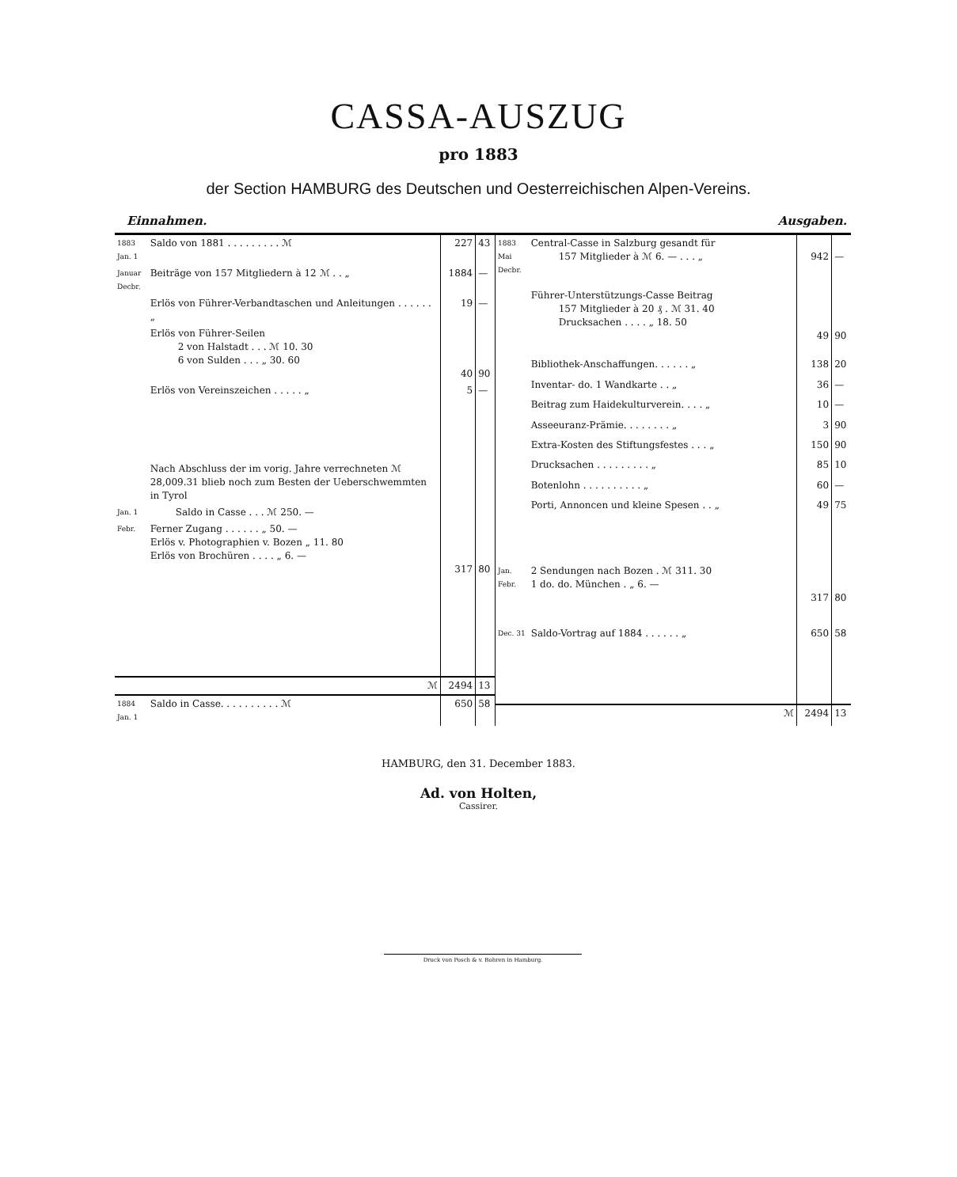CASSA-AUSZUG
pro 1883
der Section HAMBURG des Deutschen und Oesterreichischen Alpen-Vereins.
Einnahmen. Ausgaben.
| 1883 Jan. 1 | Saldo von 1881 . . . . . . . . . ℳ | 227 | 43 |
| Januar Decbr. | Beiträge von 157 Mitgliedern à 12 ℳ . . „ | 1884 | — |
| | Erlös von Führer-Verbandtaschen und Anleitungen . . . . . . „ | 19 | — |
| | Erlös von Führer-Seilen 2 von Halstadt . . . ℳ 10. 30 6 von Sulden . . . „ 30. 60 | 40 | 90 |
| | Erlös von Vereinszeichen . . . . . „ | 5 | — |
| | Nach Abschluss der im vorig. Jahre verrechneten ℳ 28,009.31 blieb noch zum Besten der Ueberschwemmten in Tyrol | | |
| Jan. 1 | Saldo in Casse . . . ℳ 250. — | | |
| Febr. | Ferner Zugang . . . . . . „ 50. — Erlös v. Photographien v. Bozen „ 11. 80 Erlös von Brochüren . . . . „ 6. — | 317 | 80 |
| | ℳ | 2494 | 13 |
| 1884 Jan. 1 | Saldo in Casse. . . . . . . . . . ℳ | 650 | 58 |
| 1883 Mai Decbr. | Central-Casse in Salzburg gesandt für 157 Mitglieder à ℳ 6. — . . . „ | 942 | — |
| | Führer-Unterstützungs-Casse Beitrag 157 Mitglieder à 20 ₰ . ℳ 31. 40 Drucksachen . . . . „ 18. 50 | 49 | 90 |
| | Bibliothek-Anschaffungen. . . . . . „ | 138 | 20 |
| | Inventar- do. 1 Wandkarte . . „ | 36 | — |
| | Beitrag zum Haidekulturverein. . . . „ | 10 | — |
| | Asseeuranz-Prämie. . . . . . . . „ | 3 | 90 |
| | Extra-Kosten des Stiftungsfestes . . . „ | 150 | 90 |
| | Drucksachen . . . . . . . . . „ | 85 | 10 |
| | Botenlohn . . . . . . . . . . „ | 60 | — |
| | Porti, Annoncen und kleine Spesen . . „ | 49 | 75 |
| Jan. Febr. | 2 Sendungen nach Bozen . ℳ 311. 30 1 do. do. München . „ 6. — | 317 | 80 |
| Dec. 31 | Saldo-Vortrag auf 1884 . . . . . . „ | 650 | 58 |
| | ℳ | 2494 | 13 |
HAMBURG, den 31. December 1883.
Ad. von Holten,
Cassirer.
Druck von Posch & v. Bohren in Hamburg.